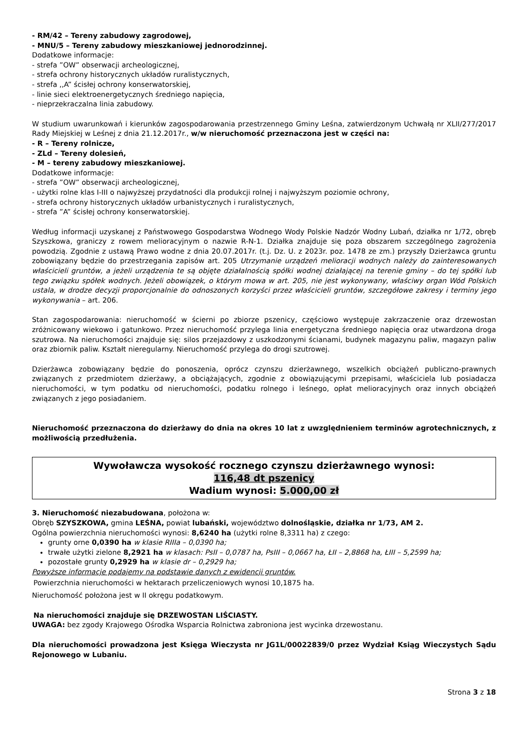- RM/42 – Tereny zabudowy zagrodowej,
- MNU/5 – Tereny zabudowy mieszkaniowej jednorodzinnej.
Dodatkowe informacje:
- strefa ”OW” obserwacji archeologicznej,
- strefa ochrony historycznych układów ruralistycznych,
- strefa ,,A” ścisłej ochrony konserwatorskiej,
- linie sieci elektroenergetycznych średniego napięcia,
- nieprzekraczalna linia zabudowy.
W studium uwarunkowań i kierunków zagospodarowania przestrzennego Gminy Leśna, zatwierdzonym Uchwałą nr XLII/277/2017 Rady Miejskiej w Leśnej z dnia 21.12.2017r., w/w nieruchomość przeznaczona jest w części na:
- R – Tereny rolnicze,
- ZLd – Tereny dolesień,
- M – tereny zabudowy mieszkaniowej.
Dodatkowe informacje:
- strefa ”OW” obserwacji archeologicznej,
- użytki rolne klas I-III o najwyższej przydatności dla produkcji rolnej i najwyższym poziomie ochrony,
- strefa ochrony historycznych układów urbanistycznych i ruralistycznych,
- strefa ”A” ścisłej ochrony konserwatorskiej.
Według informacji uzyskanej z Państwowego Gospodarstwa Wodnego Wody Polskie Nadzór Wodny Lubań, działka nr 1/72, obręb Szyszkowa, graniczy z rowem melioracyjnym o nazwie R-N-1. Działka znajduje się poza obszarem szczególnego zagrożenia powodzią. Zgodnie z ustawą Prawo wodne z dnia 20.07.2017r. (t.j. Dz. U. z 2023r. poz. 1478 ze zm.) przyszły Dzierżawca gruntu zobowiązany będzie do przestrzegania zapisów art. 205 Utrzymanie urządzeń melioracji wodnych należy do zainteresowanych właścicieli gruntów, a jeżeli urządzenia te są objęte działalnością spółki wodnej działającej na terenie gminy – do tej spółki lub tego związku spółek wodnych. Jeżeli obowiązek, o którym mowa w art. 205, nie jest wykonywany, właściwy organ Wód Polskich ustala, w drodze decyzji proporcjonalnie do odnoszonych korzyści przez właścicieli gruntów, szczegółowe zakresy i terminy jego wykonywania – art. 206.
Stan zagospodarowania: nieruchomość w ścierni po zbiorze pszenicy, częściowo występuje zakrzaczenie oraz drzewostan zróżnicowany wiekowo i gatunkowo. Przez nieruchomość przylega linia energetyczna średniego napięcia oraz utwardzona droga szutrowa. Na nieruchomości znajduje się: silos przejazdowy z uszkodzonymi ścianami, budynek magazynu paliw, magazyn paliw oraz zbiornik paliw. Kształt nieregularny. Nieruchomość przylega do drogi szutrowej.
Dzierżawca zobowiązany będzie do ponoszenia, oprócz czynszu dzierżawnego, wszelkich obciążeń publiczno-prawnych związanych z przedmiotem dzierżawy, a obciążających, zgodnie z obowiązującymi przepisami, właściciela lub posiadacza nieruchomości, w tym podatku od nieruchomości, podatku rolnego i leśnego, opłat melioracyjnych oraz innych obciążeń związanych z jego posiadaniem.
Nieruchomość przeznaczona do dzierżawy do dnia na okres 10 lat z uwzględnieniem terminów agrotechnicznych, z możliwością przedłużenia.
Wywoławcza wysokość rocznego czynszu dzierżawnego wynosi:
116,48 dt pszenicy
Wadium wynosi: 5.000,00 zł
3. Nieruchomość niezabudowana, położona w:
Obręb SZYSZKOWA, gmina LEŚNA, powiat lubański, województwo dolnośląskie, działka nr 1/73, AM 2.
Ogólna powierzchnia nieruchomości wynosi: 8,6240 ha (użytki rolne 8,3311 ha) z czego:
grunty orne 0,0390 ha w klasie RIIIa – 0,0390 ha;
trwałe użytki zielone 8,2921 ha w klasach: PsII – 0,0787 ha, PsIII – 0,0667 ha, ŁII – 2,8868 ha, ŁIII – 5,2599 ha;
pozostałe grunty 0,2929 ha w klasie dr – 0,2929 ha;
Powyższe informacje podajemy na podstawie danych z ewidencji gruntów.
Powierzchnia nieruchomości w hektarach przeliczeniowych wynosi 10,1875 ha.
Nieruchomość położona jest w II okręgu podatkowym.
Na nieruchomości znajduje się DRZEWOSTAN LIŚCIASTY.
UWAGA: bez zgody Krajowego Ośrodka Wsparcia Rolnictwa zabroniona jest wycinka drzewostanu.
Dla nieruchomości prowadzona jest Księga Wieczysta nr JG1L/00022839/0 przez Wydział Ksiąg Wieczystych Sądu Rejonowego w Lubaniu.
Strona 3 z 18